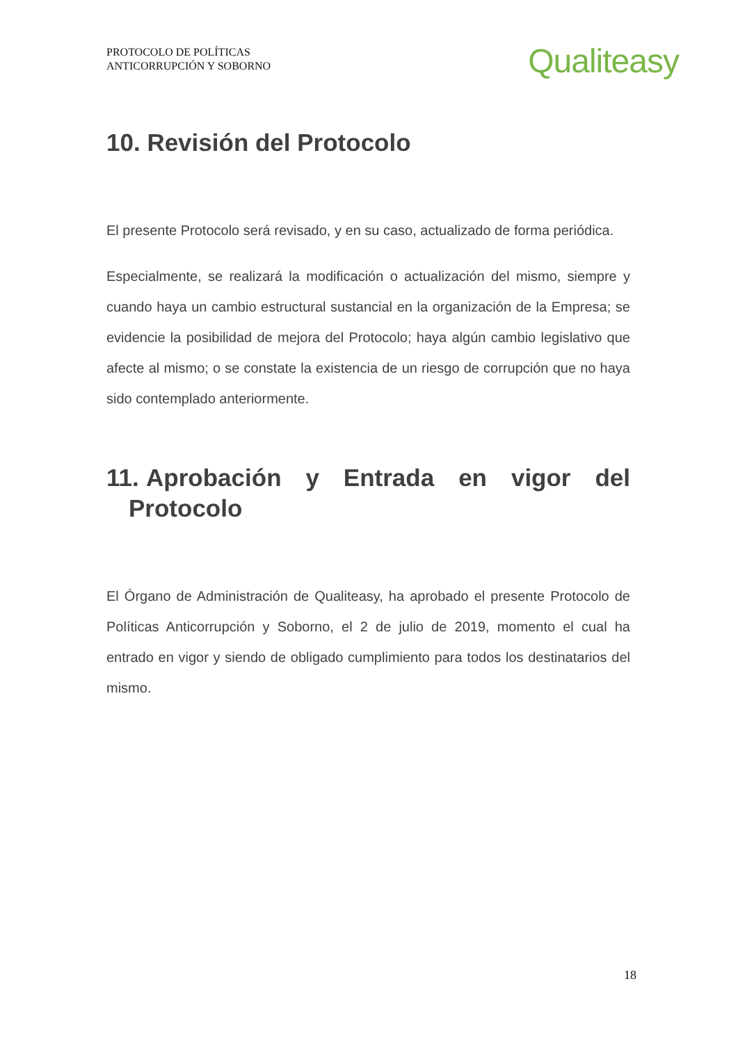PROTOCOLO DE POLÍTICAS
ANTICORRUPCIÓN Y SOBORNO
Qualiteasy
10. Revisión del Protocolo
El presente Protocolo será revisado, y en su caso, actualizado de forma periódica.
Especialmente, se realizará la modificación o actualización del mismo, siempre y cuando haya un cambio estructural sustancial en la organización de la Empresa; se evidencie la posibilidad de mejora del Protocolo; haya algún cambio legislativo que afecte al mismo; o se constate la existencia de un riesgo de corrupción que no haya sido contemplado anteriormente.
11. Aprobación y Entrada en vigor del Protocolo
El Órgano de Administración de Qualiteasy, ha aprobado el presente Protocolo de Políticas Anticorrupción y Soborno, el 2 de julio de 2019, momento el cual ha entrado en vigor y siendo de obligado cumplimiento para todos los destinatarios del mismo.
18